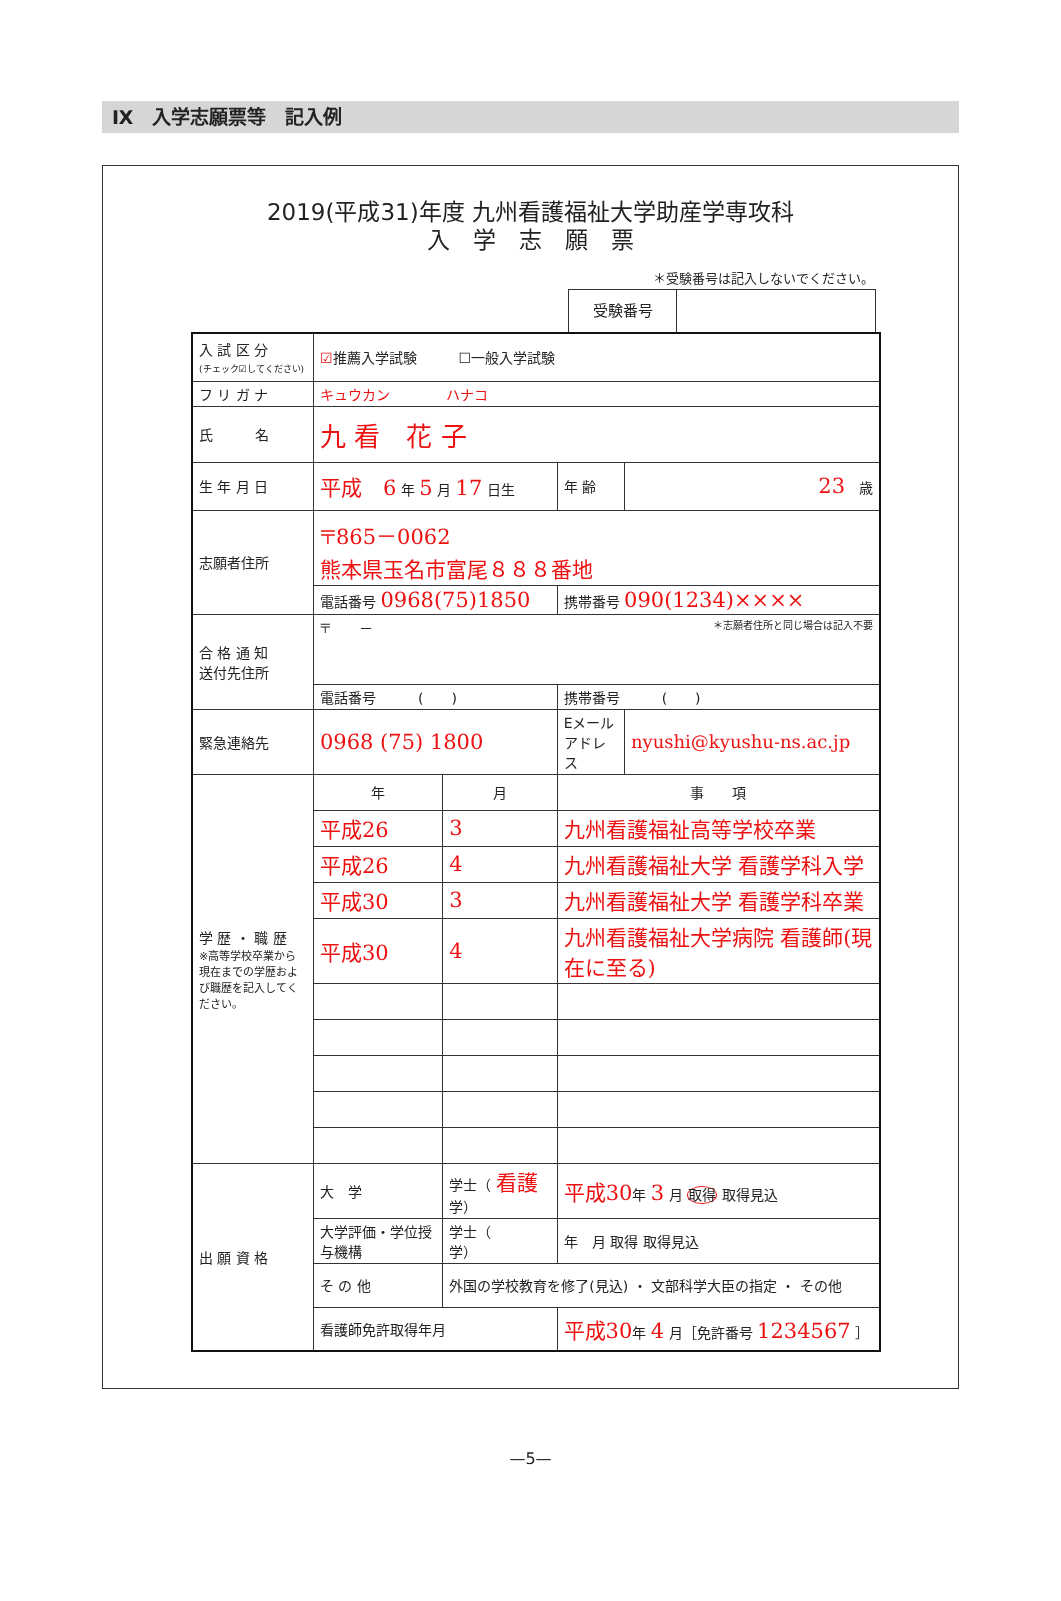Ⅸ　入学志願票等　記入例
2019(平成31)年度 九州看護福祉大学助産学専攻科
入　学　志　願　票
＊受験番号は記入しないでください。
受験番号
| 入 試 区 分 (チェック☑してください) | ☑ 推薦入学試験 ☐一般入学試験 | | | | |
| フ リ ガ ナ | キュウカン ハナコ | | | | |
| 氏 名 | 九 看 花 子 | | | | |
| 生 年 月 日 | 平成 6 年 5 月 17 日生 | | | 年 齢 | 23 歳 |
| 志願者住所 | 〒865－0062 熊本県玉名市富尾８８８番地 | | | | |
| | 電話番号 0968(75)1850 | | | 携帯番号 090(1234)×××× | |
| 合 格 通 知 送付先住所 | 〒 － ＊志願者住所と同じ場合は記入不要 | | | | |
| | 電話番号 ( ) | | | 携帯番号 ( ) | |
| 緊急連絡先 | 0968 (75) 1800 | | | Eメール アドレス | nyushi@kyushu-ns.ac.jp |
| 学 歴 ・ 職 歴 ※高等学校卒業から現在までの学歴および職歴を記入してください。 | 年 | 月 | 事 項 | | |
| | 平成26 | 3 | 九州看護福祉高等学校卒業 | | |
| | 平成26 | 4 | 九州看護福祉大学 看護学科入学 | | |
| | 平成30 | 3 | 九州看護福祉大学 看護学科卒業 | | |
| | 平成30 | 4 | 九州看護福祉大学病院 看護師(現在に至る) | | |
| 出 願 資 格 | 大 学 | 学士（ 看護 学） | | 平成30 年 3 月 取得 取得見込 | |
| | 大学評価・学位授与機構 | 学士（ 学） | | 年 月 取得 取得見込 | |
| | そ の 他 | 外国の学校教育を修了(見込) ・ 文部科学大臣の指定 ・ その他 | | | |
| | 看護師免許取得年月 | | 平成30 年 4 月［免許番号 1234567 ］ | | |
—5—